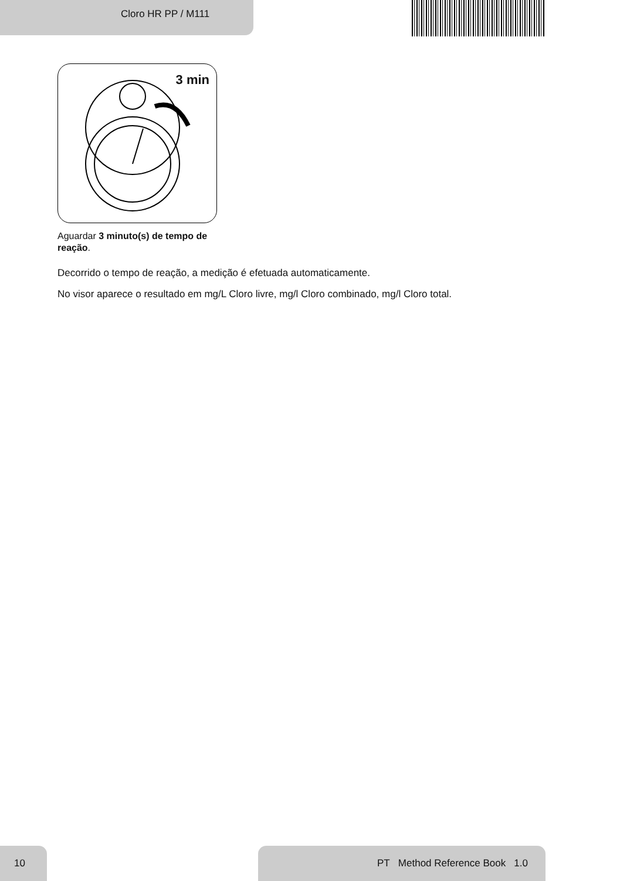Cloro HR PP / M111
3 min
Aguardar 3 minuto(s) de tempo de reação.
Decorrido o tempo de reação, a medição é efetuada automaticamente.
No visor aparece o resultado em mg/L Cloro livre, mg/l Cloro combinado, mg/l Cloro total.
10 PT Method Reference Book 1.0